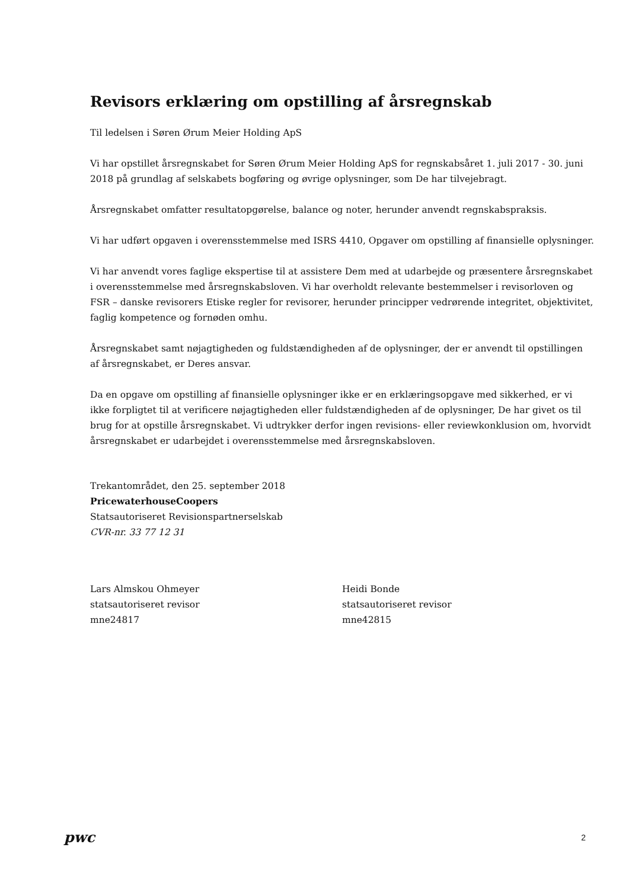Revisors erklæring om opstilling af årsregnskab
Til ledelsen i Søren Ørum Meier Holding ApS
Vi har opstillet årsregnskabet for Søren Ørum Meier Holding ApS for regnskabsåret 1. juli 2017 - 30. juni 2018 på grundlag af selskabets bogføring og øvrige oplysninger, som De har tilvejebragt.
Årsregnskabet omfatter resultatopgørelse, balance og noter, herunder anvendt regnskabspraksis.
Vi har udført opgaven i overensstemmelse med ISRS 4410, Opgaver om opstilling af finansielle oplysninger.
Vi har anvendt vores faglige ekspertise til at assistere Dem med at udarbejde og præsentere årsregnskabet i overensstemmelse med årsregnskabsloven. Vi har overholdt relevante bestemmelser i revisorloven og FSR – danske revisorers Etiske regler for revisorer, herunder principper vedrørende integritet, objektivitet, faglig kompetence og fornøden omhu.
Årsregnskabet samt nøjagtigheden og fuldstændigheden af de oplysninger, der er anvendt til opstillingen af årsregnskabet, er Deres ansvar.
Da en opgave om opstilling af finansielle oplysninger ikke er en erklæringsopgave med sikkerhed, er vi ikke forpligtet til at verificere nøjagtigheden eller fuldstændigheden af de oplysninger, De har givet os til brug for at opstille årsregnskabet. Vi udtrykker derfor ingen revisions- eller reviewkonklusion om, hvorvidt årsregnskabet er udarbejdet i overensstemmelse med årsregnskabsloven.
Trekantområdet, den 25. september 2018
PricewaterhouseCoopers
Statsautoriseret Revisionspartnerselskab
CVR-nr. 33 77 12 31
Lars Almskou Ohmeyer
statsautoriseret revisor
mne24817
Heidi Bonde
statsautoriseret revisor
mne42815
pwc 2